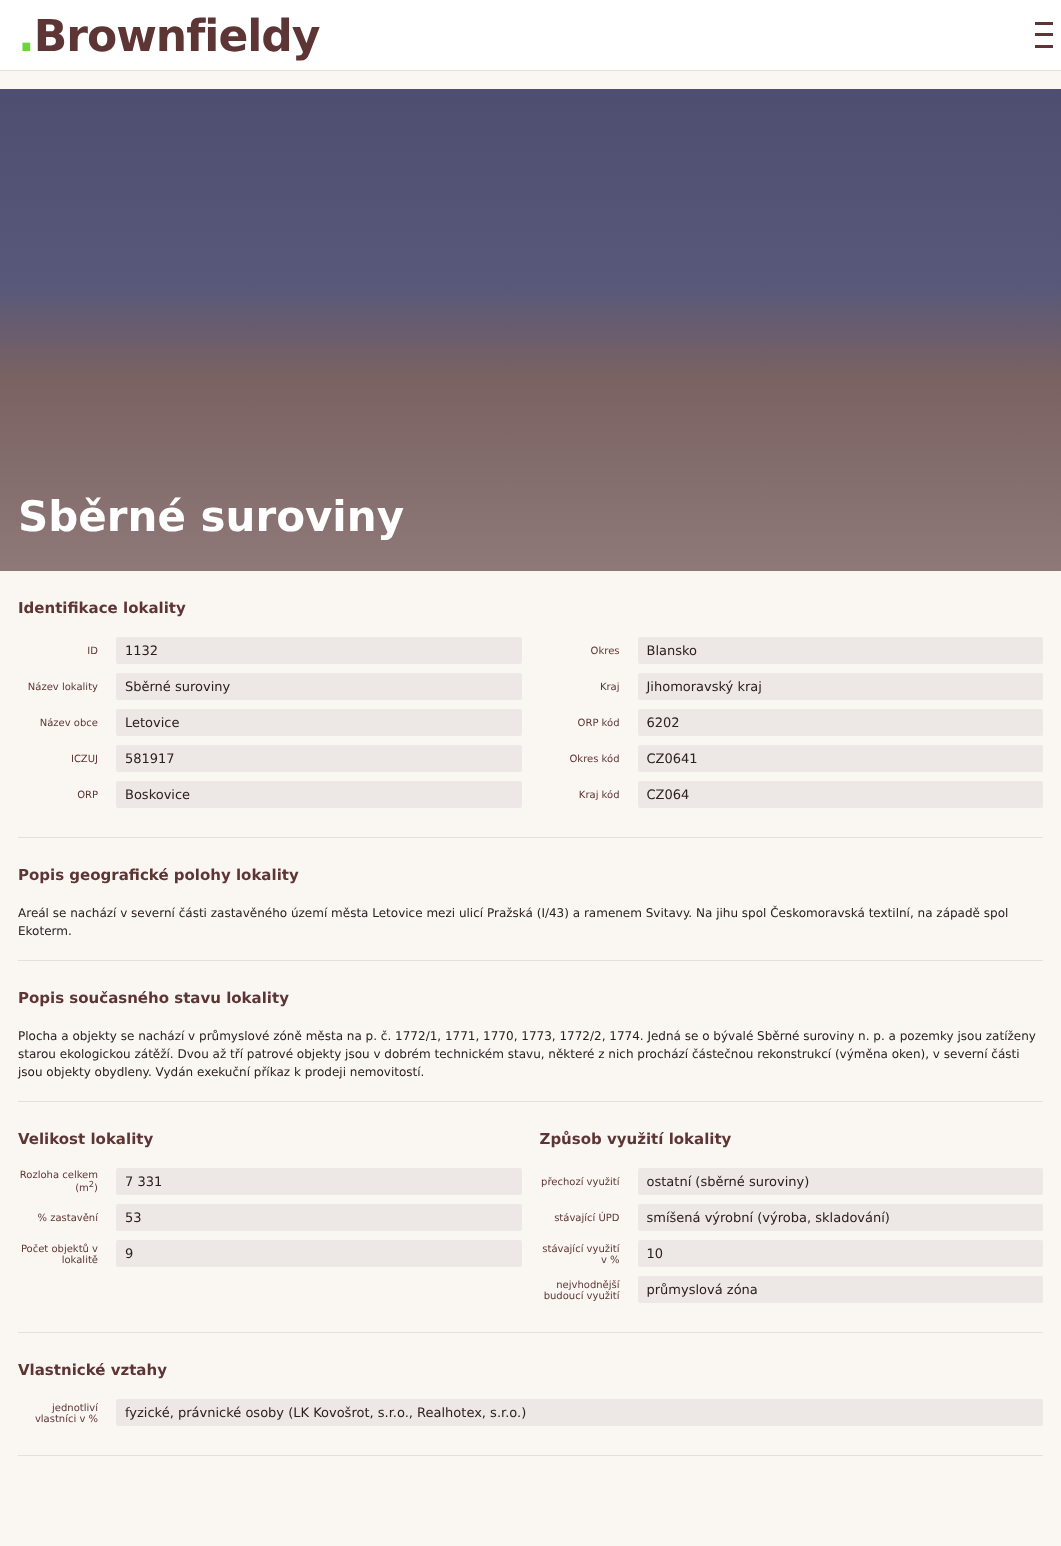. Brownfieldy
Sběrné suroviny
Identifikace lokality
ID
1132
Název lokality
Sběrné suroviny
Název obce
Letovice
ICZUJ
581917
ORP
Boskovice
Okres
Blansko
Kraj
Jihomoravský kraj
ORP kód
6202
Okres kód
CZ0641
Kraj kód
CZ064
Popis geografické polohy lokality
Areál se nachází v severní části zastavěného území města Letovice mezi ulicí Pražská (I/43) a ramenem Svitavy. Na jihu spol Českomoravská textilní, na západě spol Ekoterm.
Popis současného stavu lokality
Plocha a objekty se nachází v průmyslové zóně města na p. č. 1772/1, 1771, 1770, 1773, 1772/2, 1774. Jedná se o bývalé Sběrné suroviny n. p. a pozemky jsou zatíženy starou ekologickou zátěží. Dvou až tří patrové objekty jsou v dobrém technickém stavu, některé z nich prochází částečnou rekonstrukcí (výměna oken), v severní části jsou objekty obydleny. Vydán exekuční příkaz k prodeji nemovitostí.
Velikost lokality
Rozloha celkem (m<sup>2</sup>)
7 331
% zastavění
53
Počet objektů v lokalitě
9
Způsob využití lokality
přechozí využití
ostatní (sběrné suroviny)
stávající ÚPD
smíšená výrobní (výroba, skladování)
stávající využití v %
10
nejvhodnější budoucí využití
průmyslová zóna
Vlastnické vztahy
jednotliví vlastníci v %
fyzické, právnické osoby (LK Kovošrot, s.r.o., Realhotex, s.r.o.)